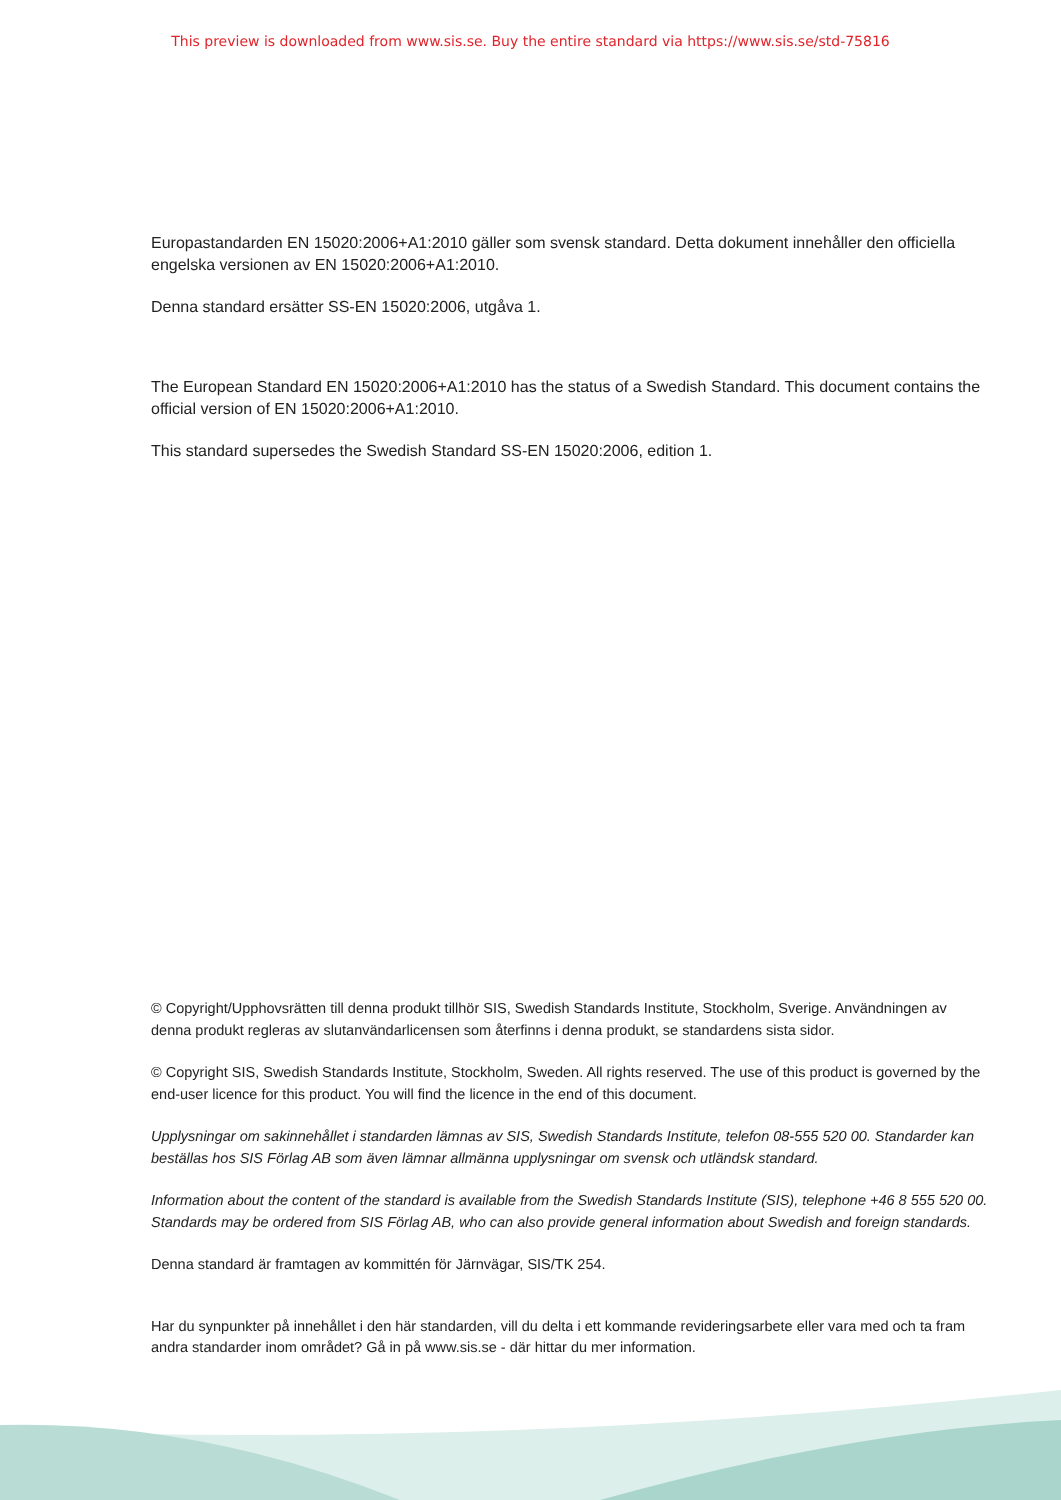This preview is downloaded from www.sis.se. Buy the entire standard via https://www.sis.se/std-75816
Europastandarden EN 15020:2006+A1:2010 gäller som svensk standard. Detta dokument innehåller den officiella engelska versionen av EN 15020:2006+A1:2010.
Denna standard ersätter SS-EN 15020:2006, utgåva 1.
The European Standard EN 15020:2006+A1:2010 has the status of a Swedish Standard. This document contains the official version of EN 15020:2006+A1:2010.
This standard supersedes the Swedish Standard SS-EN 15020:2006, edition 1.
© Copyright/Upphovsrätten till denna produkt tillhör SIS, Swedish Standards Institute, Stockholm, Sverige. Användningen av denna produkt regleras av slutanvändarlicensen som återfinns i denna produkt, se standardens sista sidor.
© Copyright SIS, Swedish Standards Institute, Stockholm, Sweden. All rights reserved. The use of this product is governed by the end-user licence for this product. You will find the licence in the end of this document.
Upplysningar om sakinnehållet i standarden lämnas av SIS, Swedish Standards Institute, telefon 08-555 520 00. Standarder kan beställas hos SIS Förlag AB som även lämnar allmänna upplysningar om svensk och utländsk standard.
Information about the content of the standard is available from the Swedish Standards Institute (SIS), telephone +46 8 555 520 00. Standards may be ordered from SIS Förlag AB, who can also provide general information about Swedish and foreign standards.
Denna standard är framtagen av kommittén för Järnvägar, SIS/TK 254.
Har du synpunkter på innehållet i den här standarden, vill du delta i ett kommande revideringsarbete eller vara med och ta fram andra standarder inom området? Gå in på www.sis.se - där hittar du mer information.